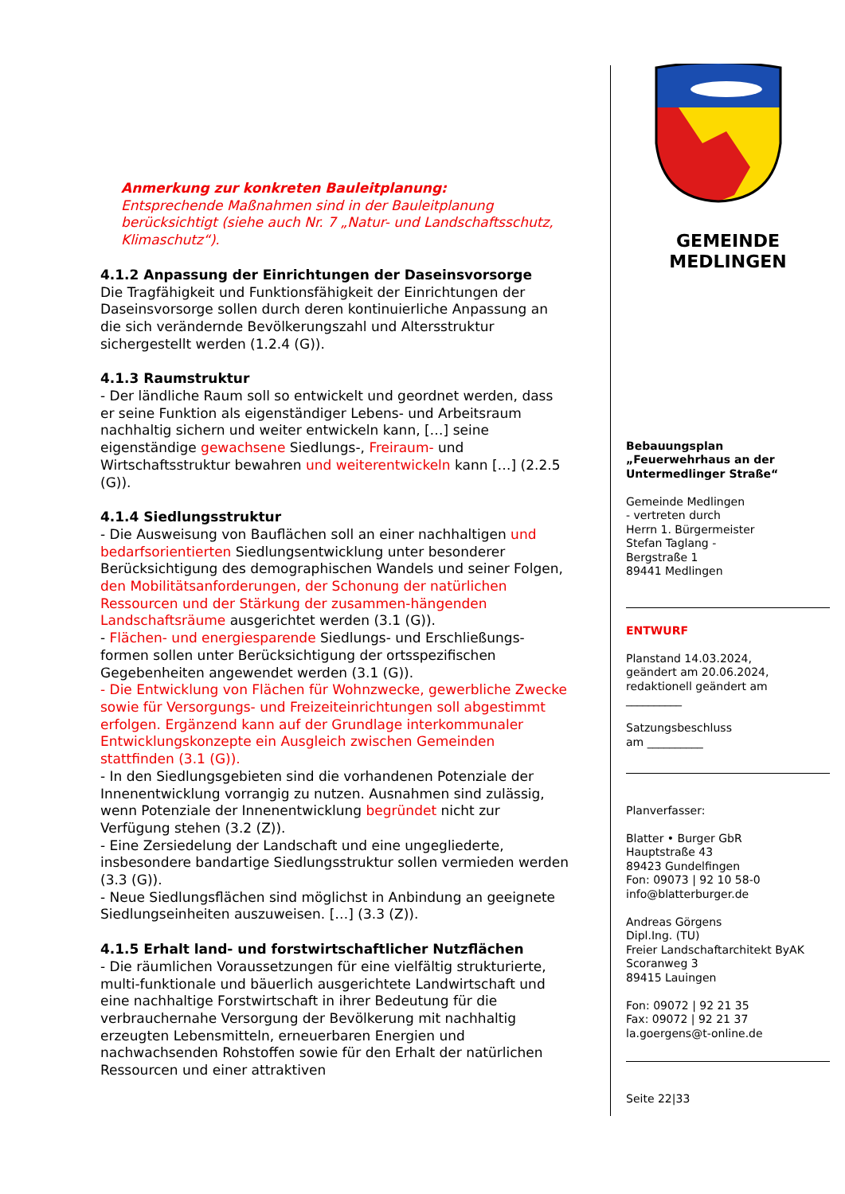Anmerkung zur konkreten Bauleitplanung:
Entsprechende Maßnahmen sind in der Bauleitplanung berücksichtigt (siehe auch Nr. 7 „Natur- und Landschaftsschutz, Klimaschutz“).
4.1.2 Anpassung der Einrichtungen der Daseinsvorsorge
Die Tragfähigkeit und Funktionsfähigkeit der Einrichtungen der Daseinsvorsorge sollen durch deren kontinuierliche Anpassung an die sich verändernde Bevölkerungszahl und Altersstruktur sichergestellt werden (1.2.4 (G)).
4.1.3 Raumstruktur
- Der ländliche Raum soll so entwickelt und geordnet werden, dass er seine Funktion als eigenständiger Lebens- und Arbeitsraum nachhaltig sichern und weiter entwickeln kann, […] seine eigenständige gewachsene Siedlungs-, Freiraum- und Wirtschaftsstruktur bewahren und weiterentwickeln kann […] (2.2.5 (G)).
4.1.4 Siedlungsstruktur
- Die Ausweisung von Bauflächen soll an einer nachhaltigen und bedarfsorientierten Siedlungsentwicklung unter besonderer Berücksichtigung des demographischen Wandels und seiner Folgen, den Mobilitätsanforderungen, der Schonung der natürlichen Ressourcen und der Stärkung der zusammen-hängenden Landschaftsräume ausgerichtet werden (3.1 (G)).
- Flächen- und energiesparende Siedlungs- und Erschließungs-formen sollen unter Berücksichtigung der ortsspezifischen Gegebenheiten angewendet werden (3.1 (G)).
- Die Entwicklung von Flächen für Wohnzwecke, gewerbliche Zwecke sowie für Versorgungs- und Freizeiteinrichtungen soll abgestimmt erfolgen. Ergänzend kann auf der Grundlage interkommunaler Entwicklungskonzepte ein Ausgleich zwischen Gemeinden stattfinden (3.1 (G)).
- In den Siedlungsgebieten sind die vorhandenen Potenziale der Innenentwicklung vorrangig zu nutzen. Ausnahmen sind zulässig, wenn Potenziale der Innenentwicklung begründet nicht zur Verfügung stehen (3.2 (Z)).
- Eine Zersiedelung der Landschaft und eine ungegliederte, insbesondere bandartige Siedlungsstruktur sollen vermieden werden (3.3 (G)).
- Neue Siedlungsflächen sind möglichst in Anbindung an geeignete Siedlungseinheiten auszuweisen. […] (3.3 (Z)).
4.1.5 Erhalt land- und forstwirtschaftlicher Nutzflächen
- Die räumlichen Voraussetzungen für eine vielfältig strukturierte, multi-funktionale und bäuerlich ausgerichtete Landwirtschaft und eine nachhaltige Forstwirtschaft in ihrer Bedeutung für die verbrauchernahe Versorgung der Bevölkerung mit nachhaltig erzeugten Lebensmitteln, erneuerbaren Energien und nachwachsenden Rohstoffen sowie für den Erhalt der natürlichen Ressourcen und einer attraktiven
GEMEINDE
MEDLINGEN
Bebauungsplan
„Feuerwehrhaus an der Untermedlinger Straße“
Gemeinde Medlingen
- vertreten durch
Herrn 1. Bürgermeister
Stefan Taglang -
Bergstraße 1
89441 Medlingen
ENTWURF
Planstand 14.03.2024,
geändert am 20.06.2024,
redaktionell geändert am
__________
Satzungsbeschluss
am __________
Planverfasser:
Blatter • Burger GbR
Hauptstraße 43
89423 Gundelfingen
Fon: 09073 | 92 10 58-0
info@blatterburger.de
Andreas Görgens
Dipl.Ing. (TU)
Freier Landschaftarchitekt ByAK
Scoranweg 3
89415 Lauingen
Fon: 09072 | 92 21 35
Fax: 09072 | 92 21 37
la.goergens@t-online.de
Seite 22|33